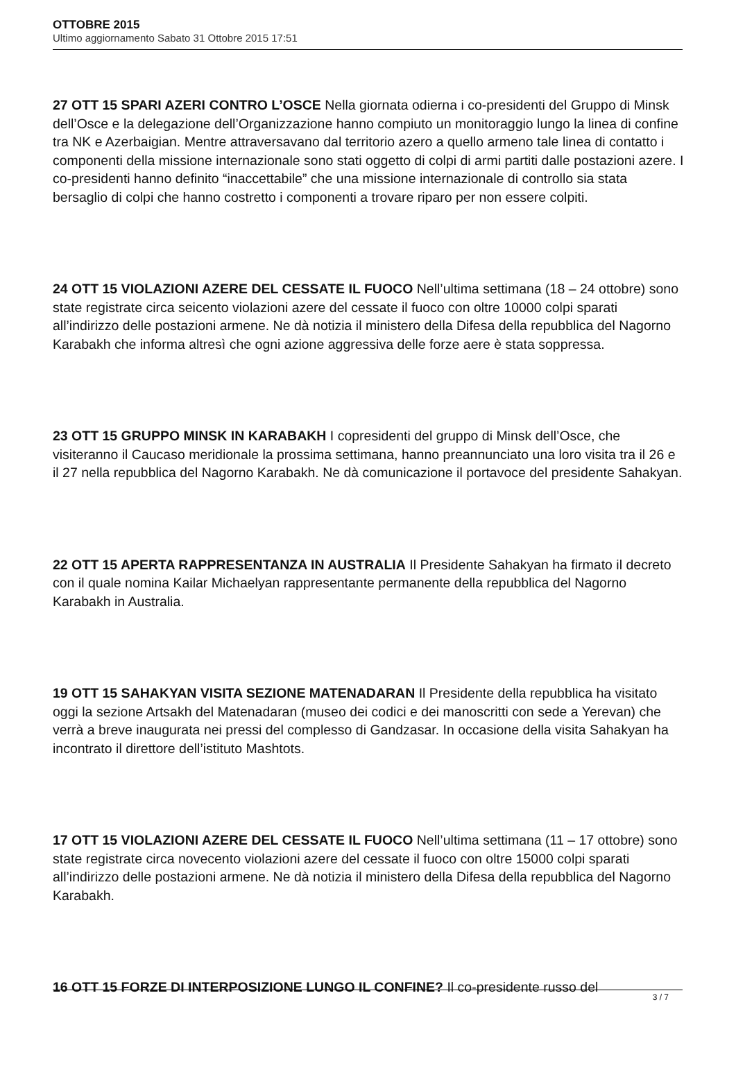OTTOBRE 2015
Ultimo aggiornamento Sabato 31 Ottobre 2015 17:51
27 OTT 15 SPARI AZERI CONTRO L’OSCE Nella giornata odierna i co-presidenti del Gruppo di Minsk dell’Osce e la delegazione dell’Organizzazione hanno compiuto un monitoraggio lungo la linea di confine tra NK e Azerbaigian. Mentre attraversavano dal territorio azero a quello armeno tale linea di contatto i componenti della missione internazionale sono stati oggetto di colpi di armi partiti dalle postazioni azere. I co-presidenti hanno definito “inaccettabile” che una missione internazionale di controllo sia stata bersaglio di colpi che hanno costretto i componenti a trovare riparo per non essere colpiti.
24 OTT 15 VIOLAZIONI AZERE DEL CESSATE IL FUOCO Nell’ultima settimana (18 – 24 ottobre) sono state registrate circa seicento violazioni azere del cessate il fuoco con oltre 10000 colpi sparati all’indirizzo delle postazioni armene. Ne dà notizia il ministero della Difesa della repubblica del Nagorno Karabakh che informa altresì che ogni azione aggressiva delle forze aere è stata soppressa.
23 OTT 15 GRUPPO MINSK IN KARABAKH I copresidenti del gruppo di Minsk dell’Osce, che visiteranno il Caucaso meridionale la prossima settimana, hanno preannunciato una loro visita tra il 26 e il 27 nella repubblica del Nagorno Karabakh. Ne dà comunicazione il portavoce del presidente Sahakyan.
22 OTT 15 APERTA RAPPRESENTANZA IN AUSTRALIA Il Presidente Sahakyan ha firmato il decreto con il quale nomina Kailar Michaelyan rappresentante permanente della repubblica del Nagorno Karabakh in Australia.
19 OTT 15 SAHAKYAN VISITA SEZIONE MATENADARAN Il Presidente della repubblica ha visitato oggi la sezione Artsakh del Matenadaran (museo dei codici e dei manoscritti con sede a Yerevan) che verrà a breve inaugurata nei pressi del complesso di Gandzasar. In occasione della visita Sahakyan ha incontrato il direttore dell’istituto Mashtots.
17 OTT 15 VIOLAZIONI AZERE DEL CESSATE IL FUOCO Nell’ultima settimana (11 – 17 ottobre) sono state registrate circa novecento violazioni azere del cessate il fuoco con oltre 15000 colpi sparati all’indirizzo delle postazioni armene. Ne dà notizia il ministero della Difesa della repubblica del Nagorno Karabakh.
16 OTT 15 FORZE DI INTERPOSIZIONE LUNGO IL CONFINE? Il co-presidente russo del
3 / 7